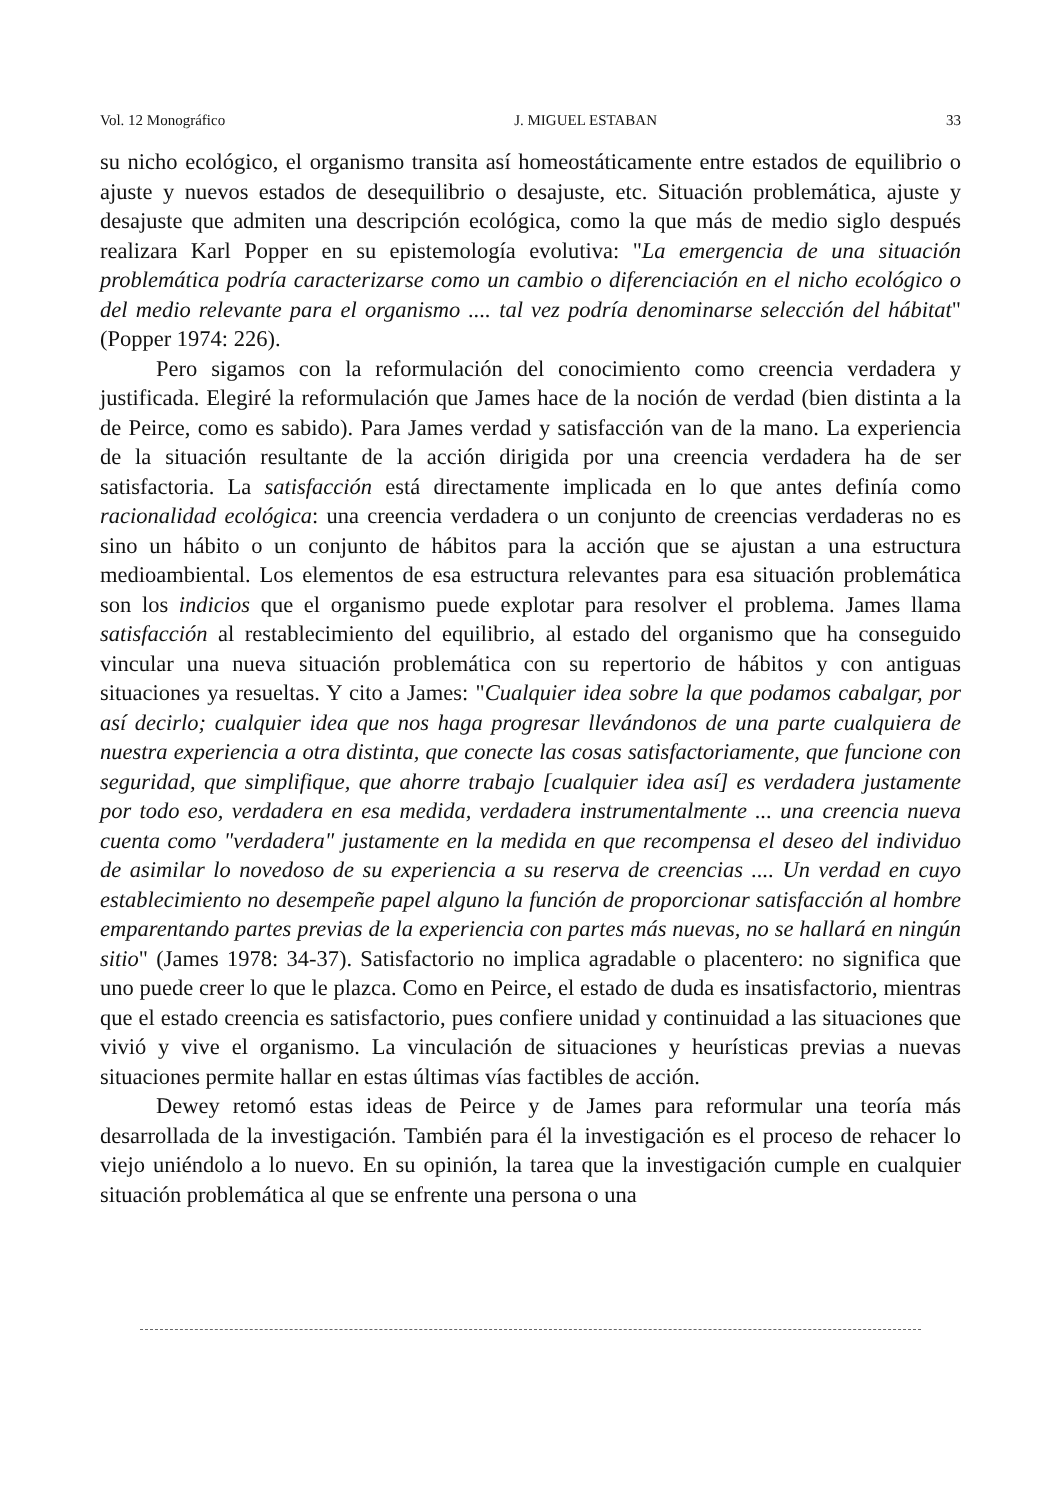Vol. 12 Monográfico J. MIGUEL ESTABAN 33
su nicho ecológico, el organismo transita así homeostáticamente entre estados de equilibrio o ajuste y nuevos estados de desequilibrio o desajuste, etc. Situación problemática, ajuste y desajuste que admiten una descripción ecológica, como la que más de medio siglo después realizara Karl Popper en su epistemología evolutiva: "La emergencia de una situación problemática podría caracterizarse como un cambio o diferenciación en el nicho ecológico o del medio relevante para el organismo .... tal vez podría denominarse selección del hábitat"(Popper 1974: 226).
Pero sigamos con la reformulación del conocimiento como creencia verdadera y justificada. Elegiré la reformulación que James hace de la noción de verdad (bien distinta a la de Peirce, como es sabido). Para James verdad y satisfacción van de la mano. La experiencia de la situación resultante de la acción dirigida por una creencia verdadera ha de ser satisfactoria. La satisfacción está directamente implicada en lo que antes definía como racionalidad ecológica: una creencia verdadera o un conjunto de creencias verdaderas no es sino un hábito o un conjunto de hábitos para la acción que se ajustan a una estructura medioambiental. Los elementos de esa estructura relevantes para esa situación problemática son los indicios que el organismo puede explotar para resolver el problema. James llama satisfacción al restablecimiento del equilibrio, al estado del organismo que ha conseguido vincular una nueva situación problemática con su repertorio de hábitos y con antiguas situaciones ya resueltas. Y cito a James: "Cualquier idea sobre la que podamos cabalgar, por así decirlo; cualquier idea que nos haga progresar llevándonos de una parte cualquiera de nuestra experiencia a otra distinta, que conecte las cosas satisfactoriamente, que funcione con seguridad, que simplifique, que ahorre trabajo [cualquier idea así] es verdadera justamente por todo eso, verdadera en esa medida, verdadera instrumentalmente ... una creencia nueva cuenta como "verdadera" justamente en la medida en que recompensa el deseo del individuo de asimilar lo novedoso de su experiencia a su reserva de creencias .... Un verdad en cuyo establecimiento no desempeñe papel alguno la función de proporcionar satisfacción al hombre emparentando partes previas de la experiencia con partes más nuevas, no se hallará en ningún sitio" (James 1978: 34-37). Satisfactorio no implica agradable o placentero: no significa que uno puede creer lo que le plazca. Como en Peirce, el estado de duda es insatisfactorio, mientras que el estado creencia es satisfactorio, pues confiere unidad y continuidad a las situaciones que vivió y vive el organismo. La vinculación de situaciones y heurísticas previas a nuevas situaciones permite hallar en estas últimas vías factibles de acción.
Dewey retomó estas ideas de Peirce y de James para reformular una teoría más desarrollada de la investigación. También para él la investigación es el proceso de rehacer lo viejo uniéndolo a lo nuevo. En su opinión, la tarea que la investigación cumple en cualquier situación problemática al que se enfrente una persona o una